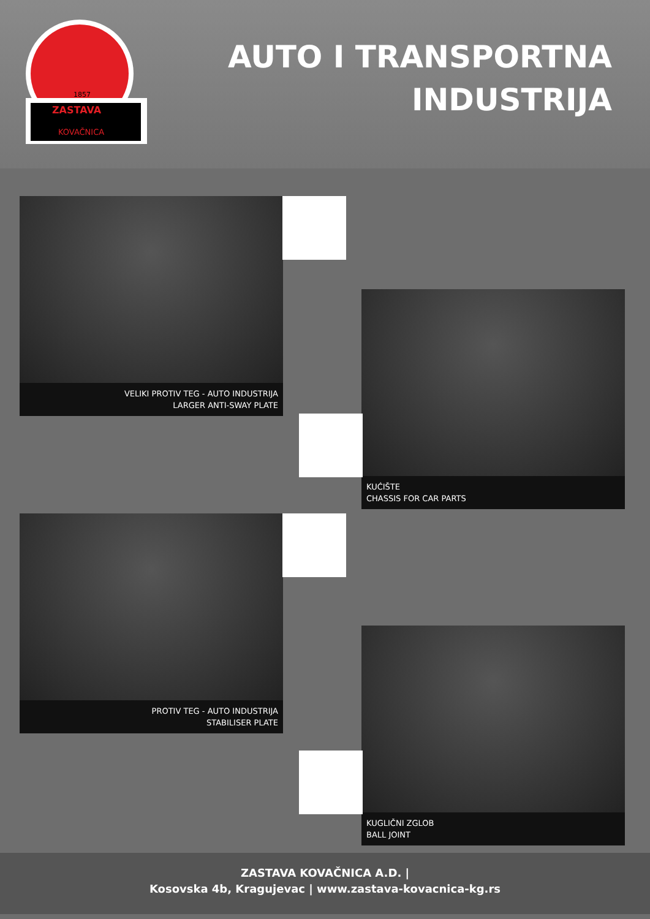1857
ZASTAVA
KOVAČNICA
AUTO I TRANSPORTNA
INDUSTRIJA
VELIKI PROTIV TEG - AUTO INDUSTRIJA
LARGER ANTI-SWAY PLATE
KUĆIŠTE
CHASSIS FOR CAR PARTS
PROTIV TEG - AUTO INDUSTRIJA
STABILISER PLATE
KUGLIČNI ZGLOB
BALL JOINT
ZASTAVA KOVAČNICA A.D. |
Kosovska 4b, Kragujevac | www.zastava-kovacnica-kg.rs